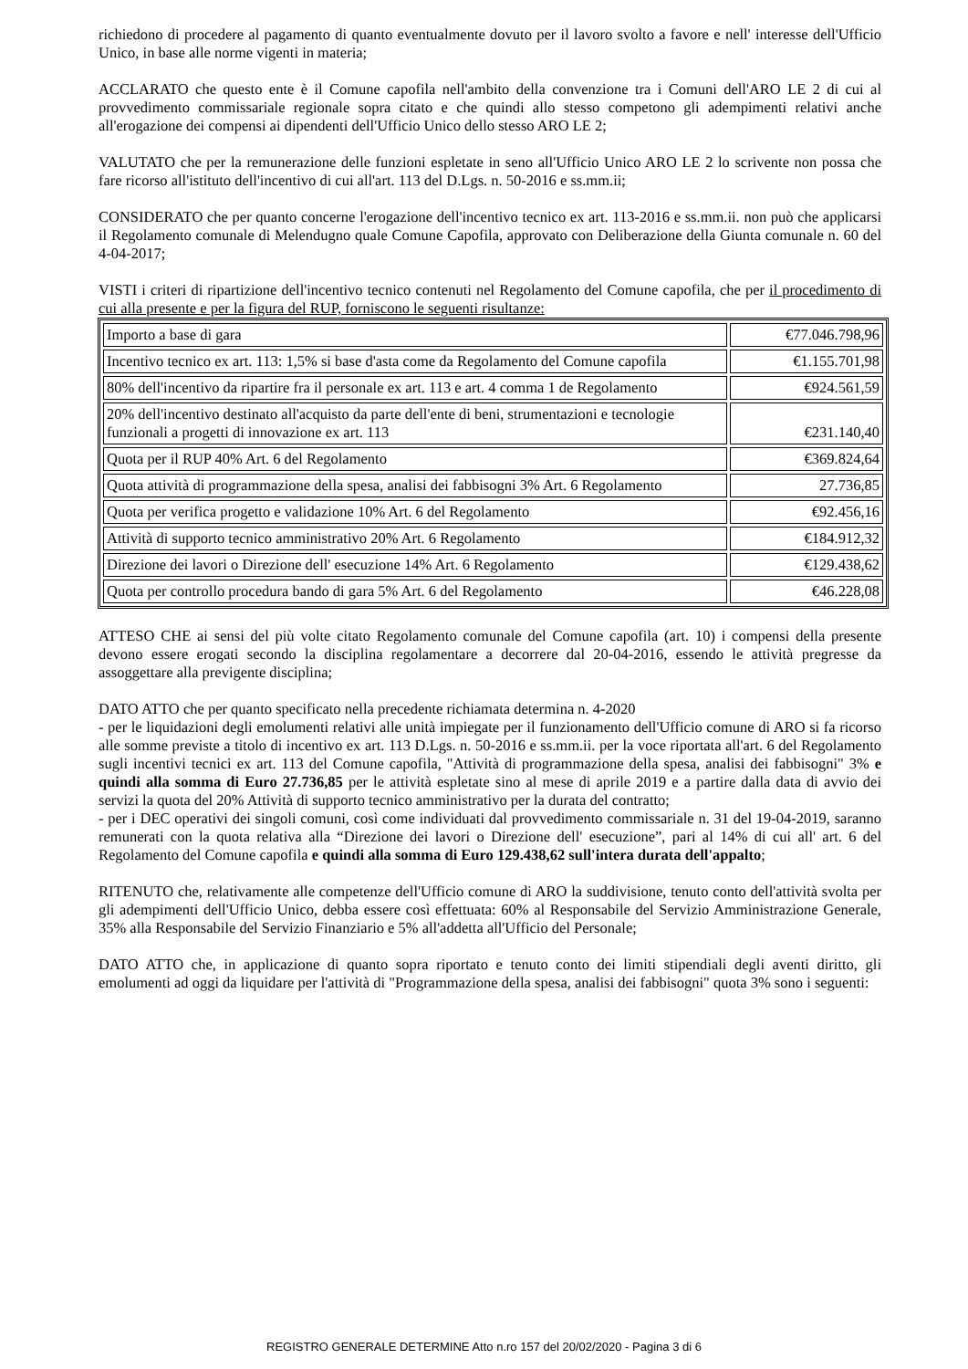richiedono di procedere al pagamento di quanto eventualmente dovuto per il lavoro svolto a favore e nell' interesse dell'Ufficio Unico, in base alle norme vigenti in materia;
ACCLARATO che questo ente è il Comune capofila nell'ambito della convenzione tra i Comuni dell'ARO LE 2 di cui al provvedimento commissariale regionale sopra citato e che quindi allo stesso competono gli adempimenti relativi anche all'erogazione dei compensi ai dipendenti dell'Ufficio Unico dello stesso ARO LE 2;
VALUTATO che per la remunerazione delle funzioni espletate in seno all'Ufficio Unico ARO LE 2 lo scrivente non possa che fare ricorso all'istituto dell'incentivo di cui all'art. 113 del D.Lgs. n. 50-2016 e ss.mm.ii;
CONSIDERATO che per quanto concerne l'erogazione dell'incentivo tecnico ex art. 113-2016 e ss.mm.ii. non può che applicarsi il Regolamento comunale di Melendugno quale Comune Capofila, approvato con Deliberazione della Giunta comunale n. 60 del 4-04-2017;
VISTI i criteri di ripartizione dell'incentivo tecnico contenuti nel Regolamento del Comune capofila, che per il procedimento di cui alla presente e per la figura del RUP, forniscono le seguenti risultanze:
| Importo a base di gara | €77.046.798,96 |
| Incentivo tecnico ex art. 113: 1,5% si base d'asta come da Regolamento del Comune capofila | €1.155.701,98 |
| 80% dell'incentivo da ripartire fra il personale ex art. 113 e art. 4 comma 1 de Regolamento | €924.561,59 |
| 20% dell'incentivo destinato all'acquisto da parte dell'ente di beni, strumentazioni e tecnologie funzionali a progetti di innovazione ex art. 113 | €231.140,40 |
| Quota per il RUP 40% Art. 6 del Regolamento | €369.824,64 |
| Quota attività di programmazione della spesa, analisi dei fabbisogni 3% Art. 6 Regolamento | 27.736,85 |
| Quota per verifica progetto e validazione 10% Art. 6 del Regolamento | €92.456,16 |
| Attività di supporto tecnico amministrativo 20% Art. 6 Regolamento | €184.912,32 |
| Direzione dei lavori o Direzione dell' esecuzione 14% Art. 6 Regolamento | €129.438,62 |
| Quota per controllo procedura bando di gara 5% Art. 6 del Regolamento | €46.228,08 |
ATTESO CHE ai sensi del più volte citato Regolamento comunale del Comune capofila (art. 10) i compensi della presente devono essere erogati secondo la disciplina regolamentare a decorrere dal 20-04-2016, essendo le attività pregresse da assoggettare alla previgente disciplina;
DATO ATTO che per quanto specificato nella precedente richiamata determina n. 4-2020
- per le liquidazioni degli emolumenti relativi alle unità impiegate per il funzionamento dell'Ufficio comune di ARO si fa ricorso alle somme previste a titolo di incentivo ex art. 113 D.Lgs. n. 50-2016 e ss.mm.ii. per la voce riportata all'art. 6 del Regolamento sugli incentivi tecnici ex art. 113 del Comune capofila, "Attività di programmazione della spesa, analisi dei fabbisogni" 3% e quindi alla somma di Euro 27.736,85 per le attività espletate sino al mese di aprile 2019 e a partire dalla data di avvio dei servizi la quota del 20% Attività di supporto tecnico amministrativo per la durata del contratto;
- per i DEC operativi dei singoli comuni, così come individuati dal provvedimento commissariale n. 31 del 19-04-2019, saranno remunerati con la quota relativa alla “Direzione dei lavori o Direzione dell' esecuzione”, pari al 14% di cui all' art. 6 del Regolamento del Comune capofila e quindi alla somma di Euro 129.438,62 sull'intera durata dell'appalto;
RITENUTO che, relativamente alle competenze dell'Ufficio comune di ARO la suddivisione, tenuto conto dell'attività svolta per gli adempimenti dell'Ufficio Unico, debba essere così effettuata: 60% al Responsabile del Servizio Amministrazione Generale, 35% alla Responsabile del Servizio Finanziario e 5% all'addetta all'Ufficio del Personale;
DATO ATTO che, in applicazione di quanto sopra riportato e tenuto conto dei limiti stipendiali degli aventi diritto, gli emolumenti ad oggi da liquidare per l'attività di "Programmazione della spesa, analisi dei fabbisogni" quota 3% sono i seguenti:
REGISTRO GENERALE DETERMINE Atto n.ro 157 del 20/02/2020 - Pagina 3 di 6